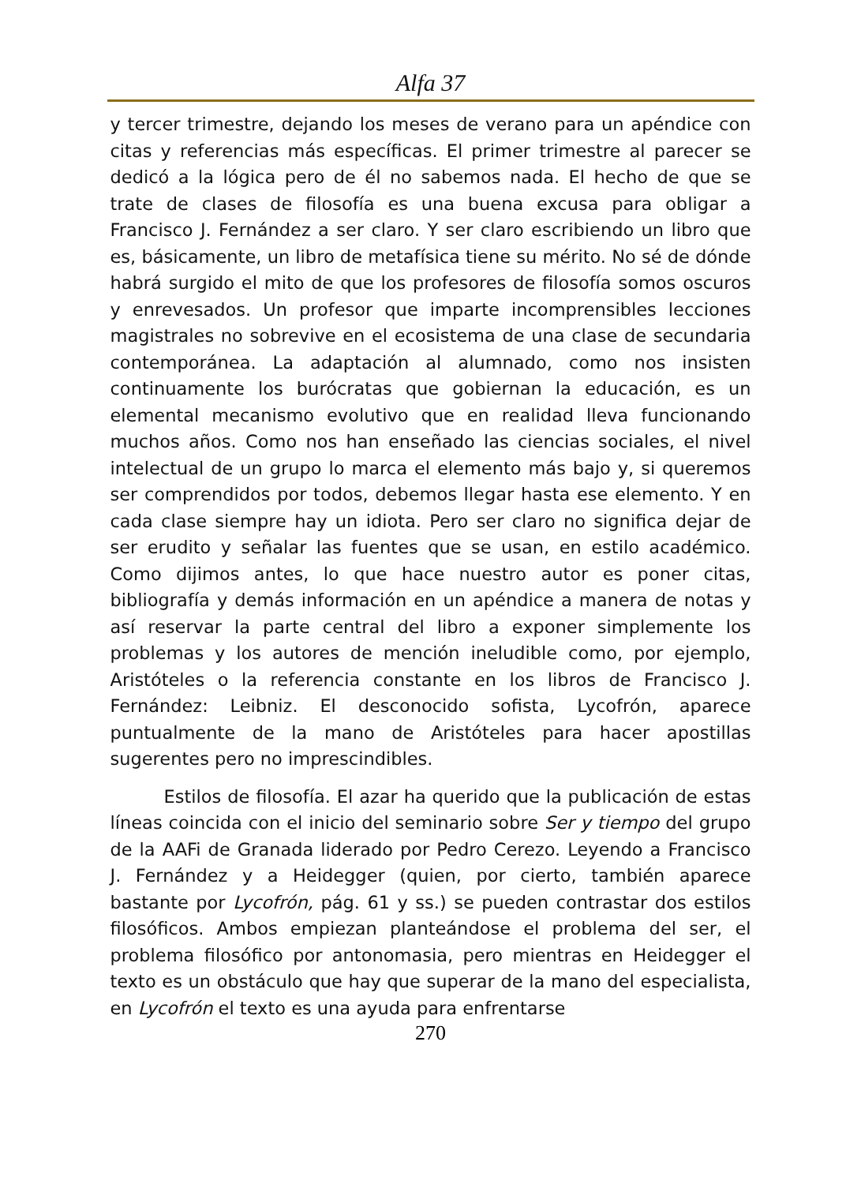Alfa 37
y tercer trimestre, dejando los meses de verano para un apéndice con citas y referencias más específicas. El primer trimestre al parecer se dedicó a la lógica pero de él no sabemos nada. El hecho de que se trate de clases de filosofía es una buena excusa para obligar a Francisco J. Fernández a ser claro. Y ser claro escribiendo un libro que es, básicamente, un libro de metafísica tiene su mérito. No sé de dónde habrá surgido el mito de que los profesores de filosofía somos oscuros y enrevesados. Un profesor que imparte incomprensibles lecciones magistrales no sobrevive en el ecosistema de una clase de secundaria contemporánea. La adaptación al alumnado, como nos insisten continuamente los burócratas que gobiernan la educación, es un elemental mecanismo evolutivo que en realidad lleva funcionando muchos años. Como nos han enseñado las ciencias sociales, el nivel intelectual de un grupo lo marca el elemento más bajo y, si queremos ser comprendidos por todos, debemos llegar hasta ese elemento. Y en cada clase siempre hay un idiota. Pero ser claro no significa dejar de ser erudito y señalar las fuentes que se usan, en estilo académico. Como dijimos antes, lo que hace nuestro autor es poner citas, bibliografía y demás información en un apéndice a manera de notas y así reservar la parte central del libro a exponer simplemente los problemas y los autores de mención ineludible como, por ejemplo, Aristóteles o la referencia constante en los libros de Francisco J. Fernández: Leibniz. El desconocido sofista, Lycofrón, aparece puntualmente de la mano de Aristóteles para hacer apostillas sugerentes pero no imprescindibles.
Estilos de filosofía. El azar ha querido que la publicación de estas líneas coincida con el inicio del seminario sobre Ser y tiempo del grupo de la AAFi de Granada liderado por Pedro Cerezo. Leyendo a Francisco J. Fernández y a Heidegger (quien, por cierto, también aparece bastante por Lycofrón, pág. 61 y ss.) se pueden contrastar dos estilos filosóficos. Ambos empiezan planteándose el problema del ser, el problema filosófico por antonomasia, pero mientras en Heidegger el texto es un obstáculo que hay que superar de la mano del especialista, en Lycofrón el texto es una ayuda para enfrentarse
270